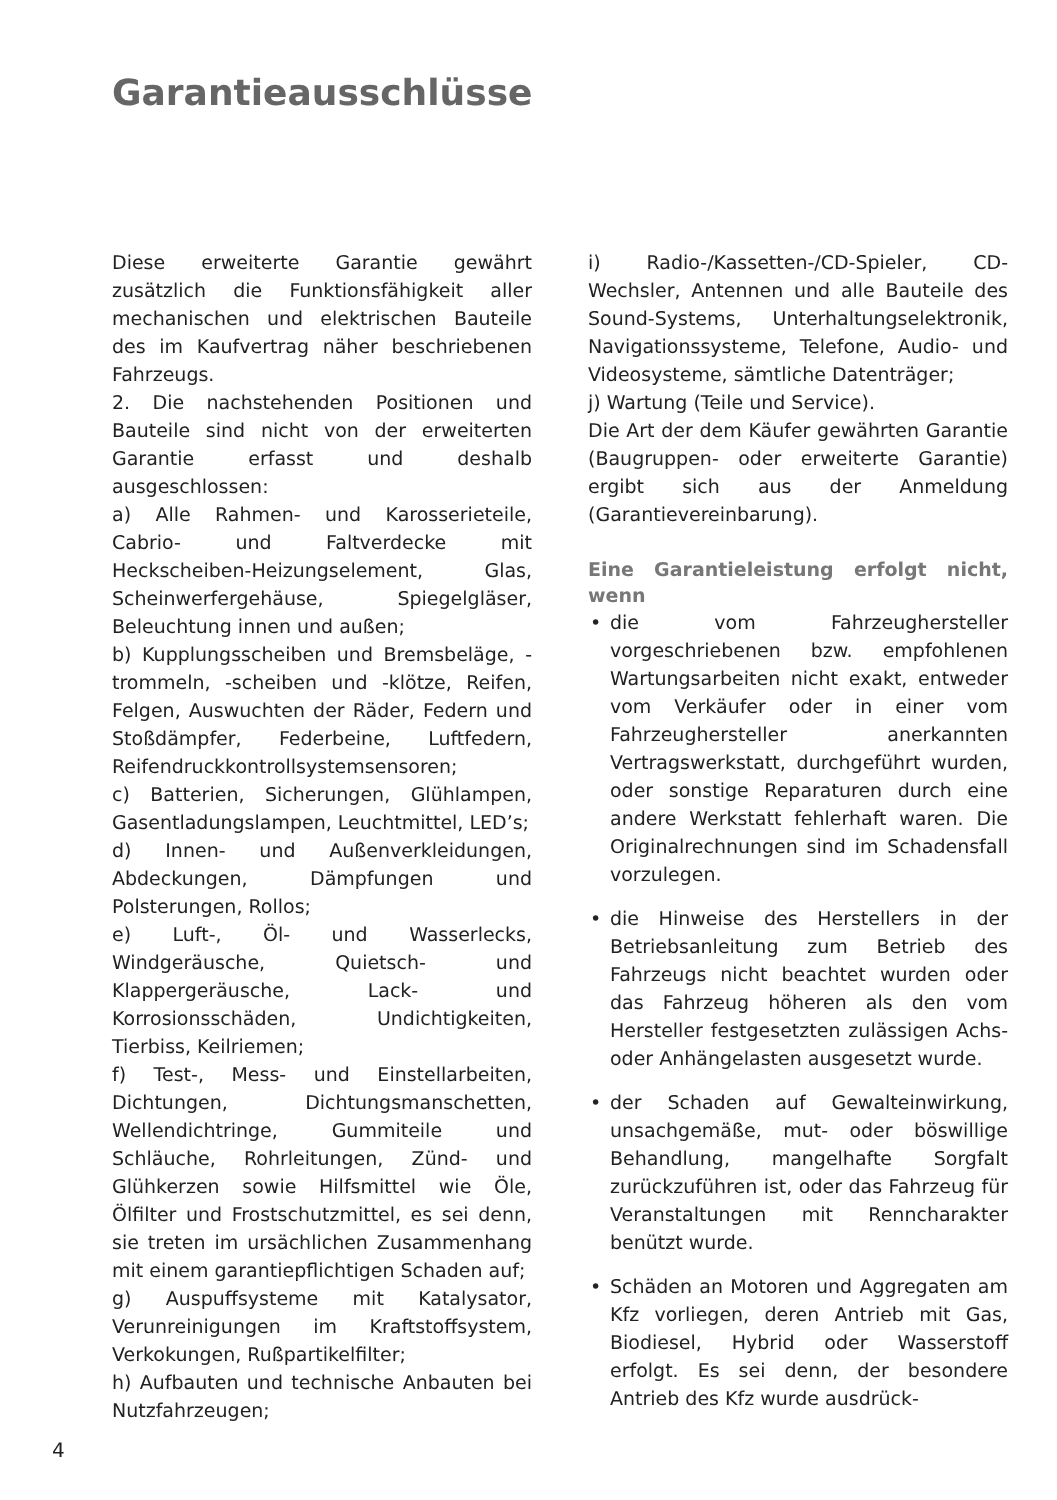Garantieausschlüsse
Diese erweiterte Garantie gewährt zusätzlich die Funktionsfähigkeit aller mechanischen und elektrischen Bauteile des im Kaufvertrag näher beschriebenen Fahrzeugs.
2. Die nachstehenden Positionen und Bauteile sind nicht von der erweiterten Garantie erfasst und deshalb ausgeschlossen:
a) Alle Rahmen- und Karosserieteile, Cabrio- und Faltverdecke mit Heckscheiben-Heizungselement, Glas, Scheinwerfergehäuse, Spiegelgläser, Beleuchtung innen und außen;
b) Kupplungsscheiben und Bremsbeläge, -trommeln, -scheiben und -klötze, Reifen, Felgen, Auswuchten der Räder, Federn und Stoßdämpfer, Federbeine, Luftfedern, Reifendruckkontrollsystemsensoren;
c) Batterien, Sicherungen, Glühlampen, Gasentladungslampen, Leuchtmittel, LED’s;
d) Innen- und Außenverkleidungen, Abdeckungen, Dämpfungen und Polsterungen, Rollos;
e) Luft-, Öl- und Wasserlecks, Windgeräusche, Quietsch- und Klappergeräusche, Lack- und Korrosionsschäden, Undichtigkeiten, Tierbiss, Keilriemen;
f) Test-, Mess- und Einstellarbeiten, Dichtungen, Dichtungsmanschetten, Wellendichtringe, Gummiteile und Schläuche, Rohrleitungen, Zünd- und Glühkerzen sowie Hilfsmittel wie Öle, Ölfilter und Frostschutzmittel, es sei denn, sie treten im ursächlichen Zusammenhang mit einem garantiepflichtigen Schaden auf;
g) Auspuffsysteme mit Katalysator, Verunreinigungen im Kraftstoffsystem, Verkokungen, Rußpartikelfilter;
h) Aufbauten und technische Anbauten bei Nutzfahrzeugen;
i) Radio-/Kassetten-/CD-Spieler, CD-Wechsler, Antennen und alle Bauteile des Sound-Systems, Unterhaltungselektronik, Navigationssysteme, Telefone, Audio- und Videosysteme, sämtliche Datenträger;
j) Wartung (Teile und Service).
Die Art der dem Käufer gewährten Garantie (Baugruppen- oder erweiterte Garantie) ergibt sich aus der Anmeldung (Garantievereinbarung).
Eine Garantieleistung erfolgt nicht, wenn
• die vom Fahrzeughersteller vorgeschriebenen bzw. empfohlenen Wartungsarbeiten nicht exakt, entweder vom Verkäufer oder in einer vom Fahrzeughersteller anerkannten Vertragswerkstatt, durchgeführt wurden, oder sonstige Reparaturen durch eine andere Werkstatt fehlerhaft waren. Die Originalrechnungen sind im Schadensfall vorzulegen.
• die Hinweise des Herstellers in der Betriebsanleitung zum Betrieb des Fahrzeugs nicht beachtet wurden oder das Fahrzeug höheren als den vom Hersteller festgesetzten zulässigen Achs- oder Anhängelasten ausgesetzt wurde.
• der Schaden auf Gewalteinwirkung, unsachgemäße, mut- oder böswillige Behandlung, mangelhafte Sorgfalt zurückzuführen ist, oder das Fahrzeug für Veranstaltungen mit Renncharakter benützt wurde.
• Schäden an Motoren und Aggregaten am Kfz vorliegen, deren Antrieb mit Gas, Biodiesel, Hybrid oder Wasserstoff erfolgt. Es sei denn, der besondere Antrieb des Kfz wurde ausdrück-
4